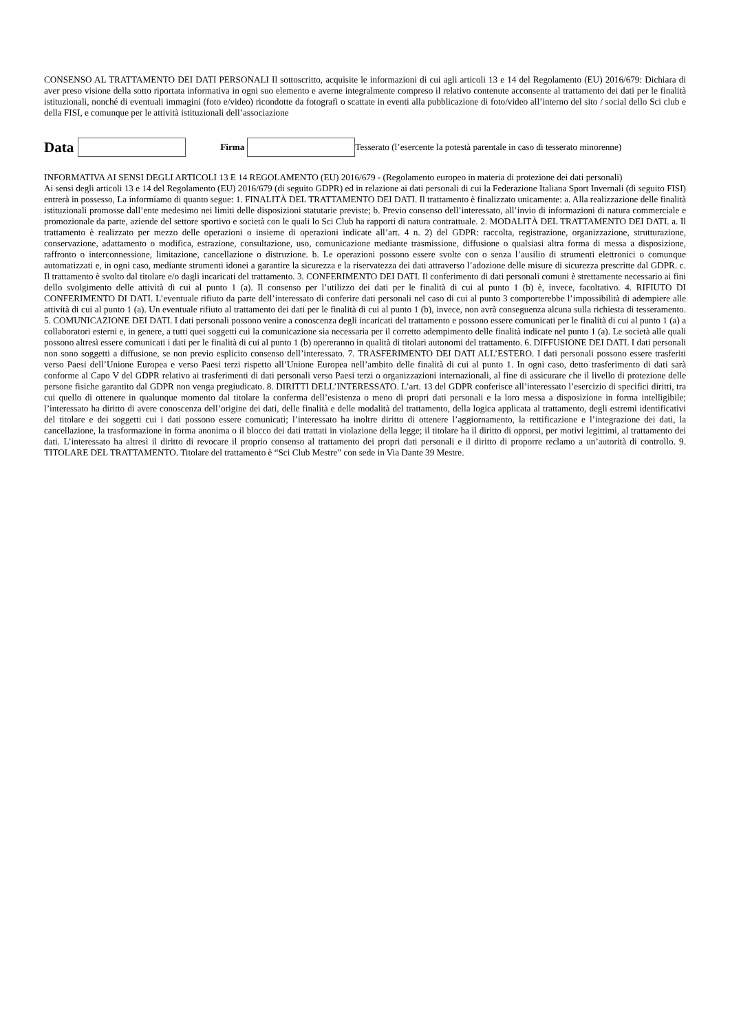CONSENSO AL TRATTAMENTO DEI DATI PERSONALI Il sottoscritto, acquisite le informazioni di cui agli articoli 13 e 14 del Regolamento (EU) 2016/679: Dichiara di aver preso visione della sotto riportata informativa in ogni suo elemento e averne integralmente compreso il relativo contenute acconsente al trattamento dei dati per le finalità istituzionali, nonché di eventuali immagini (foto e/video) ricondotte da fotografi o scattate in eventi alla pubblicazione di foto/video all’interno del sito / social dello Sci club e della FISI, e comunque per le attività istituzionali dell’associazione
Data Firma Tesserato (l’esercente la potestà parentale in caso di tesserato minorenne)
INFORMATIVA AI SENSI DEGLI ARTICOLI 13 E 14 REGOLAMENTO (EU) 2016/679 - (Regolamento europeo in materia di protezione dei dati personali)
Ai sensi degli articoli 13 e 14 del Regolamento (EU) 2016/679 (di seguito GDPR) ed in relazione ai dati personali di cui la Federazione Italiana Sport Invernali (di seguito FISI) entrerà in possesso, La informiamo di quanto segue: 1. FINALITÀ DEL TRATTAMENTO DEI DATI. Il trattamento è finalizzato unicamente: a. Alla realizzazione delle finalità istituzionali promosse dall’ente medesimo nei limiti delle disposizioni statutarie previste; b. Previo consenso dell’interessato, all’invio di informazioni di natura commerciale e promozionale da parte, aziende del settore sportivo e società con le quali lo Sci Club ha rapporti di natura contrattuale. 2. MODALITÀ DEL TRATTAMENTO DEI DATI. a. Il trattamento è realizzato per mezzo delle operazioni o insieme di operazioni indicate all’art. 4 n. 2) del GDPR: raccolta, registrazione, organizzazione, strutturazione, conservazione, adattamento o modifica, estrazione, consultazione, uso, comunicazione mediante trasmissione, diffusione o qualsiasi altra forma di messa a disposizione, raffronto o interconnessione, limitazione, cancellazione o distruzione. b. Le operazioni possono essere svolte con o senza l’ausilio di strumenti elettronici o comunque automatizzati e, in ogni caso, mediante strumenti idonei a garantire la sicurezza e la riservatezza dei dati attraverso l’adozione delle misure di sicurezza prescritte dal GDPR. c. Il trattamento è svolto dal titolare e/o dagli incaricati del trattamento. 3. CONFERIMENTO DEI DATI. Il conferimento di dati personali comuni è strettamente necessario ai fini dello svolgimento delle attività di cui al punto 1 (a). Il consenso per l’utilizzo dei dati per le finalità di cui al punto 1 (b) è, invece, facoltativo. 4. RIFIUTO DI CONFERIMENTO DI DATI. L’eventuale rifiuto da parte dell’interessato di conferire dati personali nel caso di cui al punto 3 comporterebbe l’impossibilità di adempiere alle attività di cui al punto 1 (a). Un eventuale rifiuto al trattamento dei dati per le finalità di cui al punto 1 (b), invece, non avrà conseguenza alcuna sulla richiesta di tesseramento. 5. COMUNICAZIONE DEI DATI. I dati personali possono venire a conoscenza degli incaricati del trattamento e possono essere comunicati per le finalità di cui al punto 1 (a) a collaboratori esterni e, in genere, a tutti quei soggetti cui la comunicazione sia necessaria per il corretto adempimento delle finalità indicate nel punto 1 (a). Le società alle quali possono altresì essere comunicati i dati per le finalità di cui al punto 1 (b) opereranno in qualità di titolari autonomi del trattamento. 6. DIFFUSIONE DEI DATI. I dati personali non sono soggetti a diffusione, se non previo esplicito consenso dell’interessato. 7. TRASFERIMENTO DEI DATI ALL’ESTERO. I dati personali possono essere trasferiti verso Paesi dell’Unione Europea e verso Paesi terzi rispetto all’Unione Europea nell’ambito delle finalità di cui al punto 1. In ogni caso, detto trasferimento di dati sarà conforme al Capo V del GDPR relativo ai trasferimenti di dati personali verso Paesi terzi o organizzazioni internazionali, al fine di assicurare che il livello di protezione delle persone fisiche garantito dal GDPR non venga pregiudicato. 8. DIRITTI DELL’INTERESSATO. L’art. 13 del GDPR conferisce all’interessato l’esercizio di specifici diritti, tra cui quello di ottenere in qualunque momento dal titolare la conferma dell’esistenza o meno di propri dati personali e la loro messa a disposizione in forma intelligibile; l’interessato ha diritto di avere conoscenza dell’origine dei dati, delle finalità e delle modalità del trattamento, della logica applicata al trattamento, degli estremi identificativi del titolare e dei soggetti cui i dati possono essere comunicati; l’interessato ha inoltre diritto di ottenere l’aggiornamento, la rettificazione e l’integrazione dei dati, la cancellazione, la trasformazione in forma anonima o il blocco dei dati trattati in violazione della legge; il titolare ha il diritto di opporsi, per motivi legittimi, al trattamento dei dati. L’interessato ha altresì il diritto di revocare il proprio consenso al trattamento dei propri dati personali e il diritto di proporre reclamo a un’autorità di controllo. 9. TITOLARE DEL TRATTAMENTO. Titolare del trattamento è “Sci Club Mestre” con sede in Via Dante 39 Mestre.